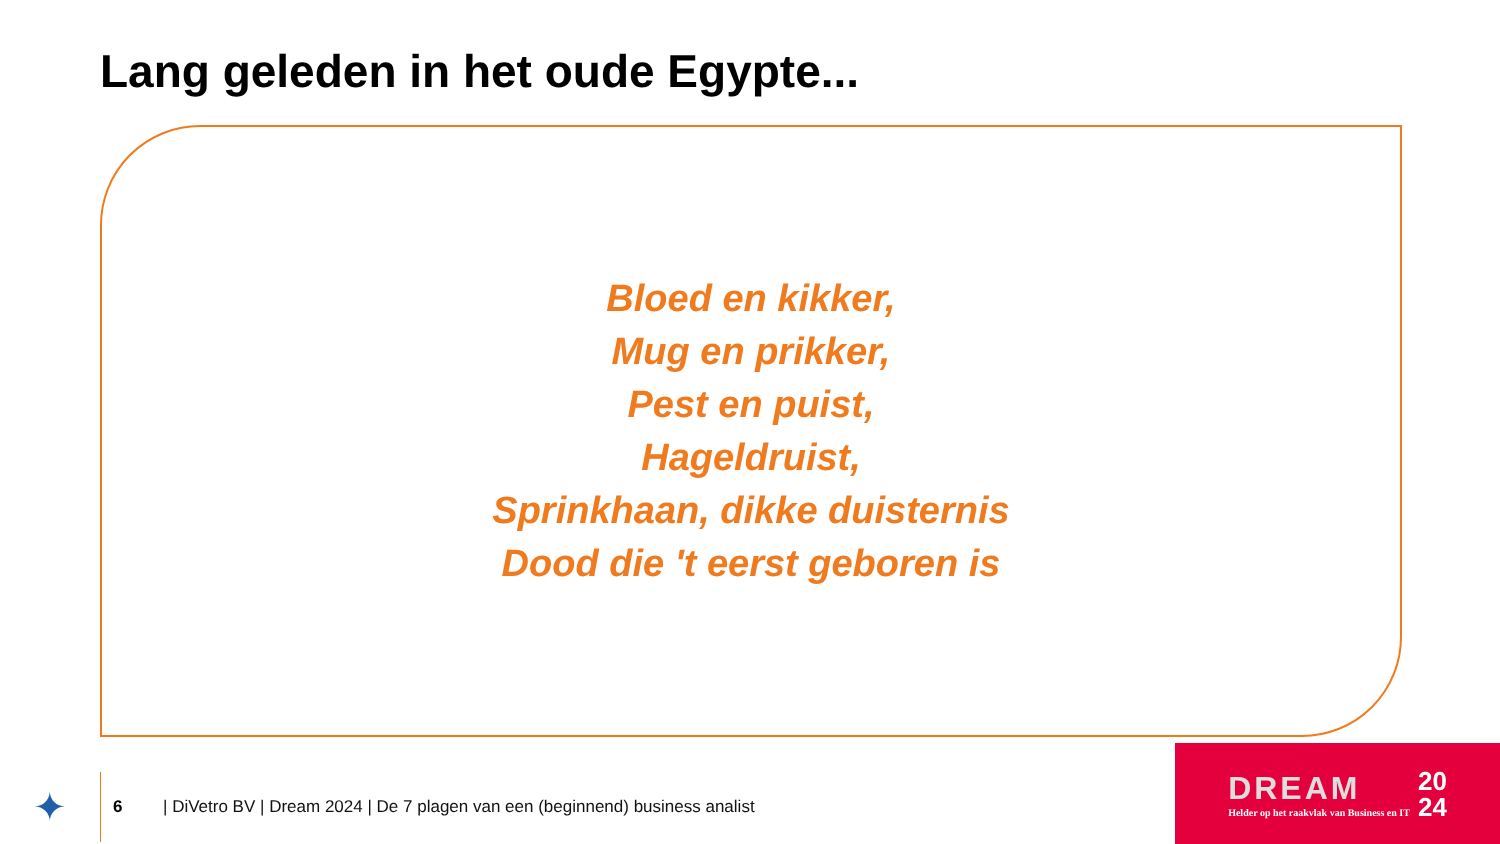Lang geleden in het oude Egypte...
Bloed en kikker,
Mug en prikker,
Pest en puist,
Hageldruist,
Sprinkhaan, dikke duisternis
Dood die 't eerst geboren is
✦
6
| DiVetro BV | Dream 2024 | De 7 plagen van een (beginnend) business analist
DREAM
Helder op het raakvlak van Business en IT
20
24